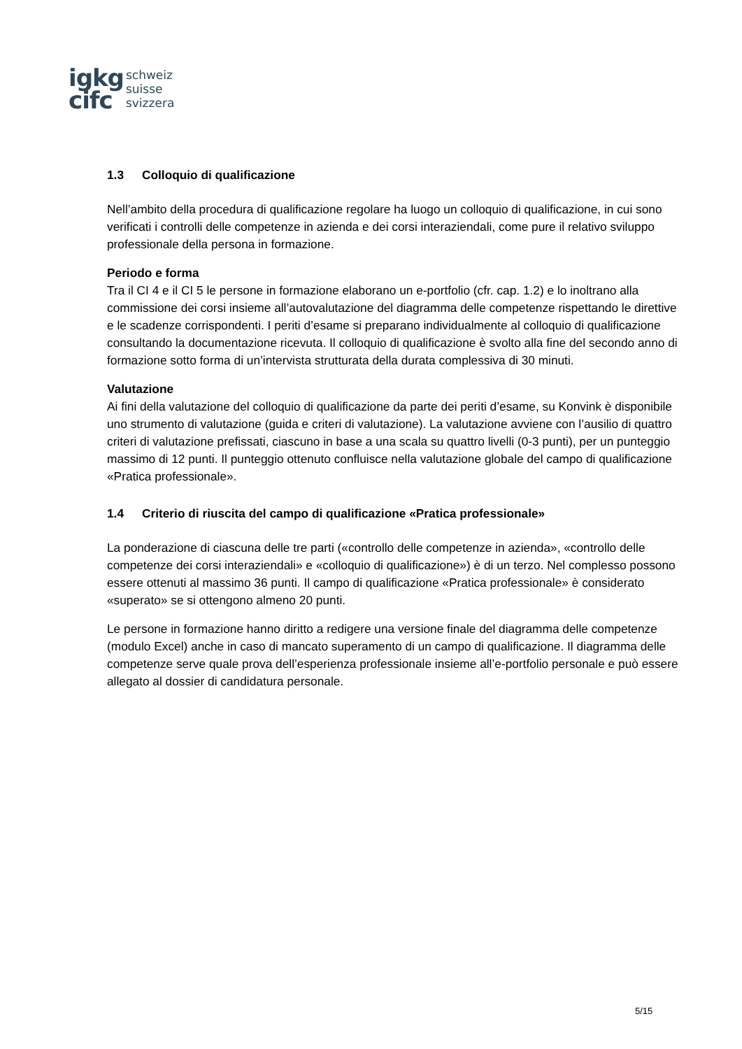igkg
cifc
schweiz
suisse
svizzera
1.3 Colloquio di qualificazione
Nell’ambito della procedura di qualificazione regolare ha luogo un colloquio di qualificazione, in cui sono verificati i controlli delle competenze in azienda e dei corsi interaziendali, come pure il relativo sviluppo professionale della persona in formazione.
Periodo e forma
Tra il CI 4 e il CI 5 le persone in formazione elaborano un e-portfolio (cfr. cap. 1.2) e lo inoltrano alla commissione dei corsi insieme all’autovalutazione del diagramma delle competenze rispettando le direttive e le scadenze corrispondenti. I periti d’esame si preparano individualmente al colloquio di qualificazione consultando la documentazione ricevuta. Il colloquio di qualificazione è svolto alla fine del secondo anno di formazione sotto forma di un’intervista strutturata della durata complessiva di 30 minuti.
Valutazione
Ai fini della valutazione del colloquio di qualificazione da parte dei periti d’esame, su Konvink è disponibile uno strumento di valutazione (guida e criteri di valutazione). La valutazione avviene con l’ausilio di quattro criteri di valutazione prefissati, ciascuno in base a una scala su quattro livelli (0-3 punti), per un punteggio massimo di 12 punti. Il punteggio ottenuto confluisce nella valutazione globale del campo di qualificazione «Pratica professionale».
1.4 Criterio di riuscita del campo di qualificazione «Pratica professionale»
La ponderazione di ciascuna delle tre parti («controllo delle competenze in azienda», «controllo delle competenze dei corsi interaziendali» e «colloquio di qualificazione») è di un terzo. Nel complesso possono essere ottenuti al massimo 36 punti. Il campo di qualificazione «Pratica professionale» è considerato «superato» se si ottengono almeno 20 punti.
Le persone in formazione hanno diritto a redigere una versione finale del diagramma delle competenze (modulo Excel) anche in caso di mancato superamento di un campo di qualificazione. Il diagramma delle competenze serve quale prova dell’esperienza professionale insieme all’e-portfolio personale e può essere allegato al dossier di candidatura personale.
5/15